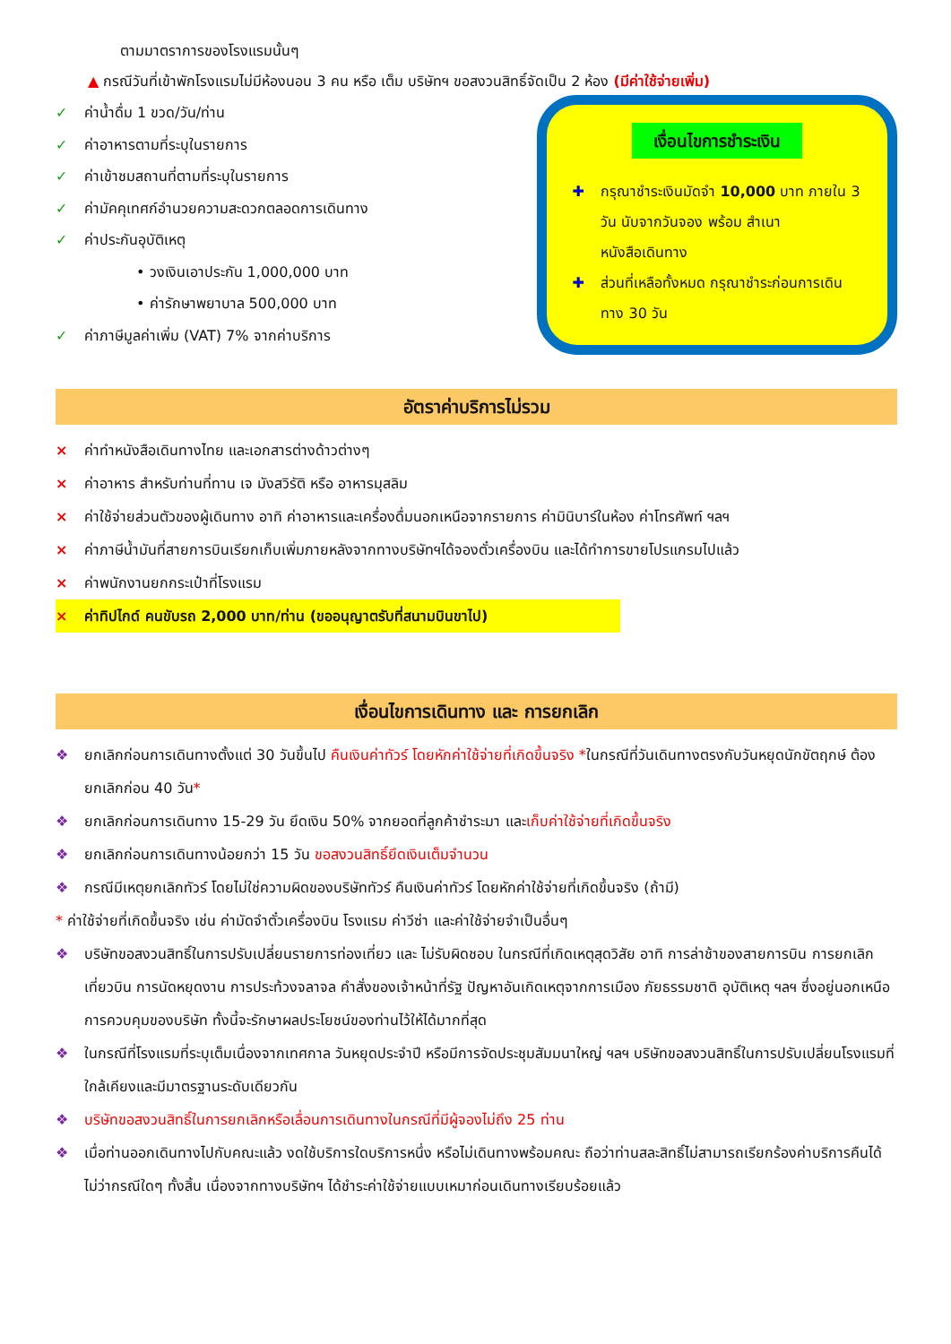ตามมาตราการของโรงแรมนั้นๆ
▲ กรณีวันที่เข้าพักโรงแรมไม่มีห้องนอน 3 คน หรือ เต็ม บริษัทฯ ขอสงวนสิทธิ์จัดเป็น 2 ห้อง (มีค่าใช้จ่ายเพิ่ม)
✓ ค่าน้ำดื่ม 1 ขวด/วัน/ท่าน
✓ ค่าอาหารตามที่ระบุในรายการ
✓ ค่าเข้าชมสถานที่ตามที่ระบุในรายการ
✓ ค่ามัคคุเทศก์อำนวยความสะดวกตลอดการเดินทาง
✓ ค่าประกันอุบัติเหตุ
• วงเงินเอาประกัน 1,000,000 บาท
• ค่ารักษาพยาบาล 500,000 บาท
✓ ค่าภาษีมูลค่าเพิ่ม (VAT) 7% จากค่าบริการ
เงื่อนไขการชำระเงิน
✚ กรุณาชำระเงินมัดจำ 10,000 บาท ภายใน 3 วัน นับจากวันจอง พร้อม สำเนาหนังสือเดินทาง
✚ ส่วนที่เหลือทั้งหมด กรุณาชำระก่อนการเดินทาง 30 วัน
อัตราค่าบริการไม่รวม
× ค่าทำหนังสือเดินทางไทย และเอกสารต่างด้าวต่างๆ
× ค่าอาหาร สำหรับท่านที่ทาน เจ มังสวิรัติ หรือ อาหารมุสลิม
× ค่าใช้จ่ายส่วนตัวของผู้เดินทาง อาทิ ค่าอาหารและเครื่องดื่มนอกเหนือจากรายการ ค่ามินิบาร์ในห้อง ค่าโทรศัพท์ ฯลฯ
× ค่าภาษีน้ำมันที่สายการบินเรียกเก็บเพิ่มภายหลังจากทางบริษัทฯได้จองตั๋วเครื่องบิน และได้ทำการขายโปรแกรมไปแล้ว
× ค่าพนักงานยกกระเป๋าที่โรงแรม
× ค่าทิปไกด์ คนขับรถ 2,000 บาท/ท่าน (ขออนุญาตรับที่สนามบินขาไป)
เงื่อนไขการเดินทาง และ การยกเลิก
❖ ยกเลิกก่อนการเดินทางตั้งแต่ 30 วันขึ้นไป คืนเงินค่าทัวร์ โดยหักค่าใช้จ่ายที่เกิดขึ้นจริง *ในกรณีที่วันเดินทางตรงกับวันหยุดนักขัตฤกษ์ ต้องยกเลิกก่อน 40 วัน*
❖ ยกเลิกก่อนการเดินทาง 15-29 วัน ยึดเงิน 50% จากยอดที่ลูกค้าชำระมา และเก็บค่าใช้จ่ายที่เกิดขึ้นจริง
❖ ยกเลิกก่อนการเดินทางน้อยกว่า 15 วัน ขอสงวนสิทธิ์ยึดเงินเต็มจำนวน
❖ กรณีมีเหตุยกเลิกทัวร์ โดยไม่ใช่ความผิดของบริษัททัวร์ คืนเงินค่าทัวร์ โดยหักค่าใช้จ่ายที่เกิดขึ้นจริง (ถ้ามี)
* ค่าใช้จ่ายที่เกิดขึ้นจริง เช่น ค่ามัดจำตั๋วเครื่องบิน โรงแรม ค่าวีซ่า และค่าใช้จ่ายจำเป็นอื่นๆ
❖ บริษัทขอสงวนสิทธิ์ในการปรับเปลี่ยนรายการท่องเที่ยว และ ไม่รับผิดชอบ ในกรณีที่เกิดเหตุสุดวิสัย อาทิ การล่าช้าของสายการบิน การยกเลิกเที่ยวบิน การนัดหยุดงาน การประท้วงจลาจล คำสั่งของเจ้าหน้าที่รัฐ ปัญหาอันเกิดเหตุจากการเมือง ภัยธรรมชาติ อุบัติเหตุ ฯลฯ ซึ่งอยู่นอกเหนือการควบคุมของบริษัท ทั้งนี้จะรักษาผลประโยชน์ของท่านไว้ให้ได้มากที่สุด
❖ ในกรณีที่โรงแรมที่ระบุเต็มเนื่องจากเทศกาล วันหยุดประจำปี หรือมีการจัดประชุมสัมมนาใหญ่ ฯลฯ บริษัทขอสงวนสิทธิ์ในการปรับเปลี่ยนโรงแรมที่ใกล้เคียงและมีมาตรฐานระดับเดียวกัน
❖ บริษัทขอสงวนสิทธิ์ในการยกเลิกหรือเลื่อนการเดินทางในกรณีที่มีผู้จองไม่ถึง 25 ท่าน
❖ เมื่อท่านออกเดินทางไปกับคณะแล้ว งดใช้บริการใดบริการหนึ่ง หรือไม่เดินทางพร้อมคณะ ถือว่าท่านสละสิทธิ์ไม่สามารถเรียกร้องค่าบริการคืนได้ ไม่ว่ากรณีใดๆ ทั้งสิ้น เนื่องจากทางบริษัทฯ ได้ชำระค่าใช้จ่ายแบบเหมาก่อนเดินทางเรียบร้อยแล้ว